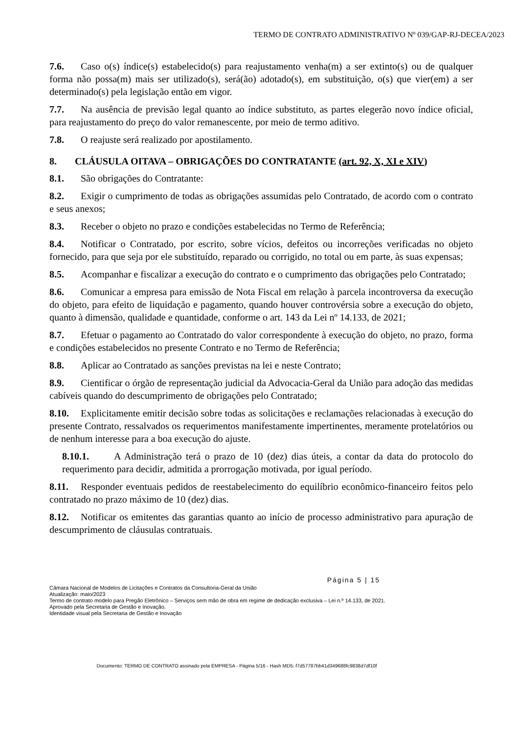TERMO DE CONTRATO ADMINISTRATIVO Nº 039/GAP-RJ-DECEA/2023
7.6. Caso o(s) índice(s) estabelecido(s) para reajustamento venha(m) a ser extinto(s) ou de qualquer forma não possa(m) mais ser utilizado(s), será(ão) adotado(s), em substituição, o(s) que vier(em) a ser determinado(s) pela legislação então em vigor.
7.7. Na ausência de previsão legal quanto ao índice substituto, as partes elegerão novo índice oficial, para reajustamento do preço do valor remanescente, por meio de termo aditivo.
7.8. O reajuste será realizado por apostilamento.
8. CLÁUSULA OITAVA – OBRIGAÇÕES DO CONTRATANTE (art. 92, X, XI e XIV)
8.1. São obrigações do Contratante:
8.2. Exigir o cumprimento de todas as obrigações assumidas pelo Contratado, de acordo com o contrato e seus anexos;
8.3. Receber o objeto no prazo e condições estabelecidas no Termo de Referência;
8.4. Notificar o Contratado, por escrito, sobre vícios, defeitos ou incorreções verificadas no objeto fornecido, para que seja por ele substituído, reparado ou corrigido, no total ou em parte, às suas expensas;
8.5. Acompanhar e fiscalizar a execução do contrato e o cumprimento das obrigações pelo Contratado;
8.6. Comunicar a empresa para emissão de Nota Fiscal em relação à parcela incontroversa da execução do objeto, para efeito de liquidação e pagamento, quando houver controvérsia sobre a execução do objeto, quanto à dimensão, qualidade e quantidade, conforme o art. 143 da Lei nº 14.133, de 2021;
8.7. Efetuar o pagamento ao Contratado do valor correspondente à execução do objeto, no prazo, forma e condições estabelecidos no presente Contrato e no Termo de Referência;
8.8. Aplicar ao Contratado as sanções previstas na lei e neste Contrato;
8.9. Cientificar o órgão de representação judicial da Advocacia-Geral da União para adoção das medidas cabíveis quando do descumprimento de obrigações pelo Contratado;
8.10. Explicitamente emitir decisão sobre todas as solicitações e reclamações relacionadas à execução do presente Contrato, ressalvados os requerimentos manifestamente impertinentes, meramente protelatórios ou de nenhum interesse para a boa execução do ajuste.
8.10.1. A Administração terá o prazo de 10 (dez) dias úteis, a contar da data do protocolo do requerimento para decidir, admitida a prorrogação motivada, por igual período.
8.11. Responder eventuais pedidos de reestabelecimento do equilíbrio econômico-financeiro feitos pelo contratado no prazo máximo de 10 (dez) dias.
8.12. Notificar os emitentes das garantias quanto ao início de processo administrativo para apuração de descumprimento de cláusulas contratuais.
Página 5 | 15
Câmara Nacional de Modelos de Licitações e Contratos da Consultoria-Geral da União
Atualização: maio/2023
Termo de contrato modelo para Pregão Eletrônico – Serviços sem mão de obra em regime de dedicação exclusiva – Lei n.º 14.133, de 2021.
Aprovado pela Secretaria de Gestão e Inovação.
Identidade visual pela Secretaria de Gestão e Inovação
Documento: TERMO DE CONTRATO assinado pela EMPRESA - Página 5/16 - Hash MD5: f7d57787bb41d349688fc9838d7df10f